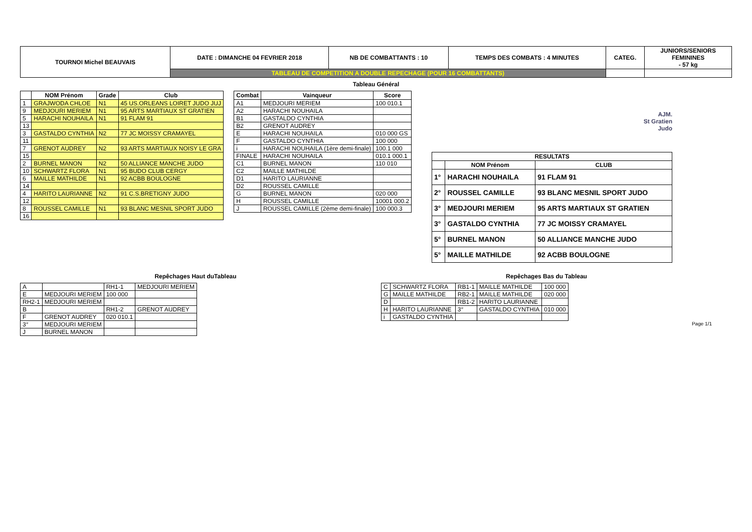| TOURNOI Michel BEAUVAIS | DATE : DIMANCHE 04 FEVRIER 2018 | NB DE COMBATTANTS : 10 | TEMPS DES COMBATS : 4 MINUTES | CATEG. | JUNIORS/SENIORS FEMININES - 57 kg |
| --- | --- | --- | --- | --- | --- |
| | TABLEAU DE COMPETITION A DOUBLE REPECHAGE (POUR 16 COMBATTANTS) | | | | |
Tableau Général
| | NOM Prénom | Grade | Club |
| --- | --- | --- | --- |
| 1 | GRAJWODA CHLOE | N1 | 45 US.ORLEANS LOIRET JUDO JUJ |
| 9 | MEDJOURI MERIEM | N1 | 95 ARTS MARTIAUX ST GRATIEN |
| 5 | HARACHI NOUHAILA | N1 | 91 FLAM 91 |
| 13 | | | |
| 3 | GASTALDO CYNTHIA | N2 | 77 JC MOISSY CRAMAYEL |
| 11 | | | |
| 7 | GRENOT AUDREY | N2 | 93 ARTS MARTIAUX NOISY LE GRA |
| 15 | | | |
| 2 | BURNEL MANON | N2 | 50 ALLIANCE MANCHE JUDO |
| 10 | SCHWARTZ FLORA | N1 | 95 BUDO CLUB CERGY |
| 6 | MAILLE MATHILDE | N1 | 92 ACBB BOULOGNE |
| 14 | | | |
| 4 | HARITO LAURIANNE | N2 | 91 C.S.BRETIGNY JUDO |
| 12 | | | |
| 8 | ROUSSEL CAMILLE | N1 | 93 BLANC MESNIL SPORT JUDO |
| 16 | | | |
| Combat | Vainqueur | Score |
| --- | --- | --- |
| A1 | MEDJOURI MERIEM | 100 010.1 |
| A2 | HARACHI NOUHAILA | |
| B1 | GASTALDO CYNTHIA | |
| B2 | GRENOT AUDREY | |
| E | HARACHI NOUHAILA | 010 000 GS |
| F | GASTALDO CYNTHIA | 100 000 |
| i | HARACHI NOUHAILA (1ère demi-finale) | 100.1 000 |
| FINALE | HARACHI NOUHAILA | 010.1 000.1 |
| C1 | BURNEL MANON | 110 010 |
| C2 | MAILLE MATHILDE | |
| D1 | HARITO LAURIANNE | |
| D2 | ROUSSEL CAMILLE | |
| G | BURNEL MANON | 020 000 |
| H | ROUSSEL CAMILLE | 10001 000.2 |
| J | ROUSSEL CAMILLE (2ème demi-finale) | 100 000.3 |
AJM.
St Gratien
Judo
| RESULTATS | | |
| --- | --- | --- |
| | NOM Prénom | CLUB |
| 1° | HARACHI NOUHAILA | 91 FLAM 91 |
| 2° | ROUSSEL CAMILLE | 93 BLANC MESNIL SPORT JUDO |
| 3° | MEDJOURI MERIEM | 95 ARTS MARTIAUX ST GRATIEN |
| 3° | GASTALDO CYNTHIA | 77 JC MOISSY CRAMAYEL |
| 5° | BURNEL MANON | 50 ALLIANCE MANCHE JUDO |
| 5° | MAILLE MATHILDE | 92 ACBB BOULOGNE |
Repêchages Haut duTableau
| A | | RH1-1 | MEDJOURI MERIEM |
| E | MEDJOURI MERIEM | 100 000 | |
| RH2-1 | MEDJOURI MERIEM | | |
| B | | RH1-2 | GRENOT AUDREY |
| F | GRENOT AUDREY | 020 010.1 | |
| 3° | MEDJOURI MERIEM | | |
| J | BURNEL MANON | | |
Repêchages Bas du Tableau
| C | SCHWARTZ FLORA | RB1-1 | MAILLE MATHILDE | 100 000 |
| G | MAILLE MATHILDE | RB2-1 | MAILLE MATHILDE | 020 000 |
| D | | RB1-2 | HARITO LAURIANNE | |
| H | HARITO LAURIANNE | 3° | GASTALDO CYNTHIA | 010 000 |
| i | GASTALDO CYNTHIA | | | |
Page 1/1